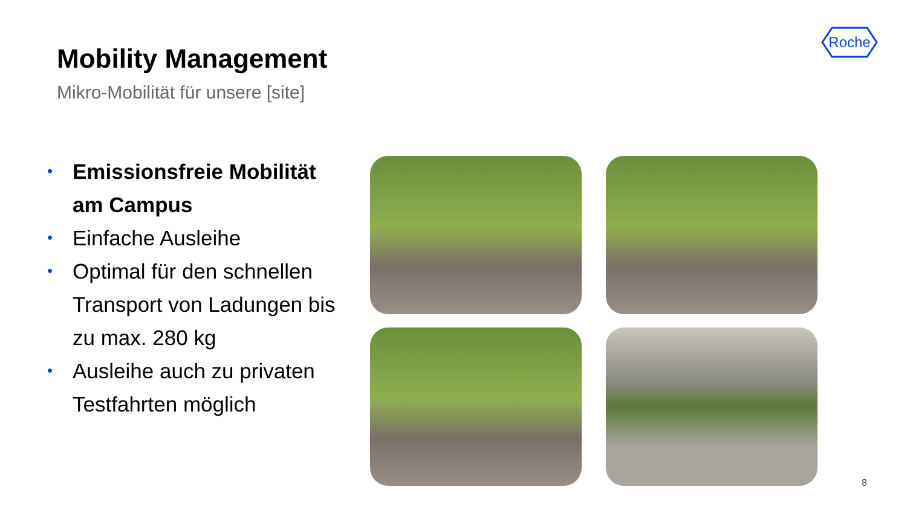Mobility Management
Mikro-Mobilität für unsere [site]
Roche
• Emissionsfreie Mobilität am Campus
• Einfache Ausleihe
• Optimal für den schnellen Transport von Ladungen bis zu max. 280 kg
• Ausleihe auch zu privaten Testfahrten möglich
8